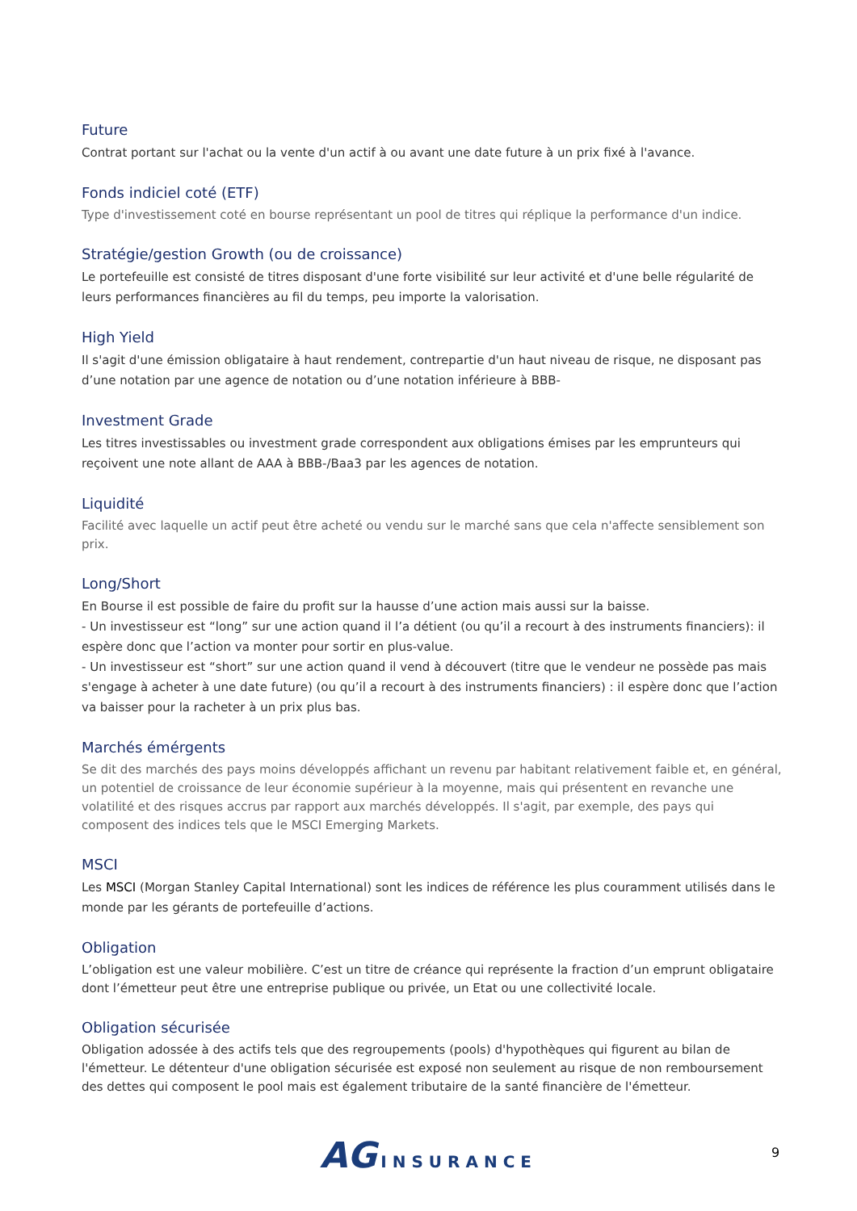Future
Contrat portant sur l'achat ou la vente d'un actif à ou avant une date future à un prix fixé à l'avance.
Fonds indiciel coté (ETF)
Type d'investissement coté en bourse représentant un pool de titres qui réplique la performance d'un indice.
Stratégie/gestion Growth (ou de croissance)
Le portefeuille est consisté de titres disposant d'une forte visibilité sur leur activité et d'une belle régularité de leurs performances financières au fil du temps, peu importe la valorisation.
High Yield
Il s'agit d'une émission obligataire à haut rendement, contrepartie d'un haut niveau de risque, ne disposant pas d’une notation par une agence de notation ou d’une notation inférieure à BBB-
Investment Grade
Les titres investissables ou investment grade correspondent aux obligations émises par les emprunteurs qui reçoivent une note allant de AAA à BBB-/Baa3 par les agences de notation.
Liquidité
Facilité avec laquelle un actif peut être acheté ou vendu sur le marché sans que cela n'affecte sensiblement son prix.
Long/Short
En Bourse il est possible de faire du profit sur la hausse d’une action mais aussi sur la baisse.
- Un investisseur est “long” sur une action quand il l’a détient (ou qu’il a recourt à des instruments financiers): il espère donc que l’action va monter pour sortir en plus-value.
- Un investisseur est “short” sur une action quand il vend à découvert (titre que le vendeur ne possède pas mais s'engage à acheter à une date future) (ou qu’il a recourt à des instruments financiers) : il espère donc que l’action va baisser pour la racheter à un prix plus bas.
Marchés émérgents
Se dit des marchés des pays moins développés affichant un revenu par habitant relativement faible et, en général, un potentiel de croissance de leur économie supérieur à la moyenne, mais qui présentent en revanche une volatilité et des risques accrus par rapport aux marchés développés. Il s'agit, par exemple, des pays qui composent des indices tels que le MSCI Emerging Markets.
MSCI
Les MSCI (Morgan Stanley Capital International) sont les indices de référence les plus couramment utilisés dans le monde par les gérants de portefeuille d’actions.
Obligation
L’obligation est une valeur mobilière. C’est un titre de créance qui représente la fraction d’un emprunt obligataire dont l’émetteur peut être une entreprise publique ou privée, un Etat ou une collectivité locale.
Obligation sécurisée
Obligation adossée à des actifs tels que des regroupements (pools) d'hypothèques qui figurent au bilan de l'émetteur. Le détenteur d'une obligation sécurisée est exposé non seulement au risque de non remboursement des dettes qui composent le pool mais est également tributaire de la santé financière de l'émetteur.
AG INSURANCE
9